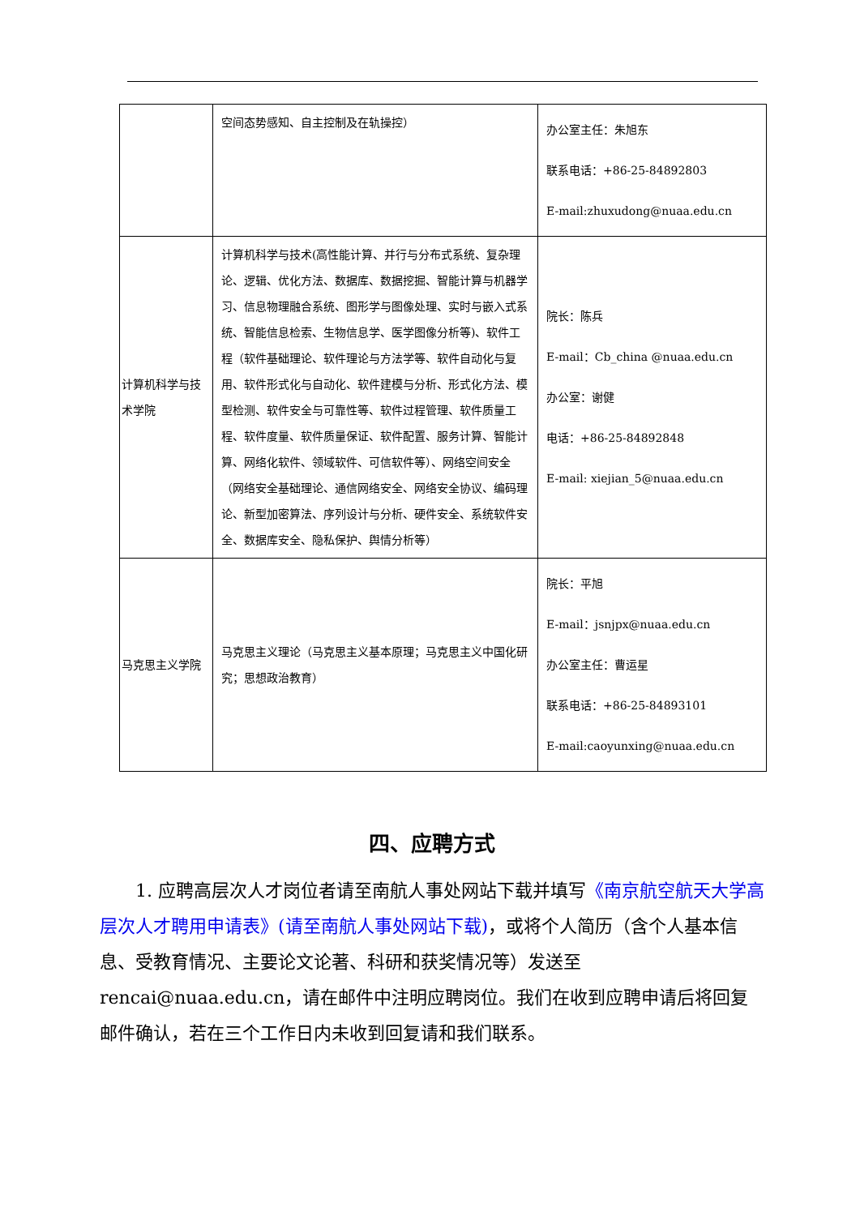| | 空间态势感知、自主控制及在轨操控） | 办公室主任：朱旭东 联系电话：+86-25-84892803 E-mail:zhuxudong@nuaa.edu.cn |
| 计算机科学与技术学院 | 计算机科学与技术(高性能计算、并行与分布式系统、复杂理论、逻辑、优化方法、数据库、数据挖掘、智能计算与机器学习、信息物理融合系统、图形学与图像处理、实时与嵌入式系统、智能信息检索、生物信息学、医学图像分析等)、软件工程（软件基础理论、软件理论与方法学等、软件自动化与复用、软件形式化与自动化、软件建模与分析、形式化方法、模型检测、软件安全与可靠性等、软件过程管理、软件质量工程、软件度量、软件质量保证、软件配置、服务计算、智能计算、网络化软件、领域软件、可信软件等）、网络空间安全（网络安全基础理论、通信网络安全、网络安全协议、编码理论、新型加密算法、序列设计与分析、硬件安全、系统软件安全、数据库安全、隐私保护、舆情分析等） | 院长：陈兵 E-mail：Cb_china @nuaa.edu.cn 办公室：谢健 电话：+86-25-84892848 E-mail: xiejian_5@nuaa.edu.cn |
| 马克思主义学院 | 马克思主义理论（马克思主义基本原理；马克思主义中国化研究；思想政治教育） | 院长：平旭 E-mail：jsnjpx@nuaa.edu.cn 办公室主任：曹运星 联系电话：+86-25-84893101 E-mail:caoyunxing@nuaa.edu.cn |
四、应聘方式
1. 应聘高层次人才岗位者请至南航人事处网站下载并填写《南京航空航天大学高层次人才聘用申请表》(请至南航人事处网站下载)，或将个人简历（含个人基本信息、受教育情况、主要论文论著、科研和获奖情况等）发送至 rencai@nuaa.edu.cn，请在邮件中注明应聘岗位。我们在收到应聘申请后将回复邮件确认，若在三个工作日内未收到回复请和我们联系。